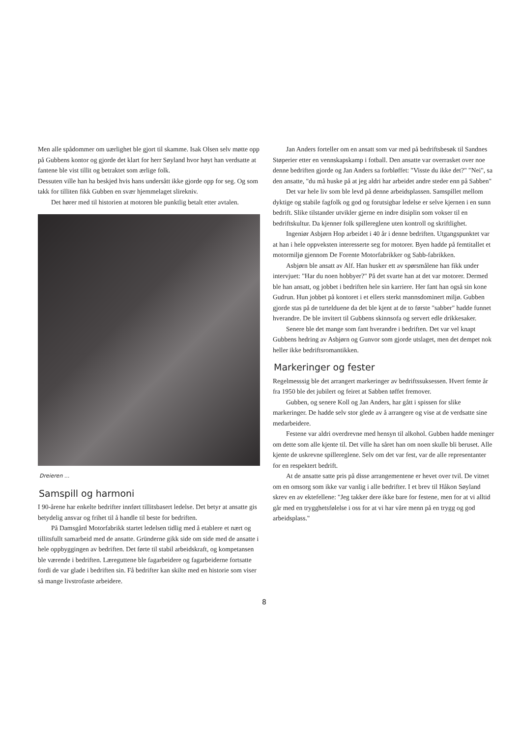Men alle spådommer om uærlighet ble gjort til skamme. Isak Olsen selv møtte opp på Gubbens kontor og gjorde det klart for herr Søyland hvor høyt han verdsatte at fantene ble vist tillit og betraktet som ærlige folk.
Dessuten ville han ha beskjed hvis hans undersått ikke gjorde opp for seg. Og som takk for tilliten fikk Gubben en svær hjemmelaget slirekniv.
Det hører med til historien at motoren ble punktlig betalt etter avtalen.
Dreieren ...
Samspill og harmoni
I 90-årene har enkelte bedrifter innført tillitsbasert ledelse. Det betyr at ansatte gis betydelig ansvar og frihet til å handle til beste for bedriften.
På Damsgård Motorfabrikk startet ledelsen tidlig med å etablere et nært og tillitsfullt samarbeid med de ansatte. Gründerne gikk side om side med de ansatte i hele oppbyggingen av bedriften. Det førte til stabil arbeidskraft, og kompetansen ble værende i bedriften. Læreguttene ble fagarbeidere og fagarbeiderne fortsatte fordi de var glade i bedriften sin. Få bedrifter kan skilte med en historie som viser så mange livstrofaste arbeidere.
Jan Anders forteller om en ansatt som var med på bedriftsbesøk til Sandnes Støperier etter en vennskapskamp i fotball. Den ansatte var overrasket over noe denne bedriften gjorde og Jan Anders sa forbløffet: "Visste du ikke det?" "Nei", sa den ansatte, "du må huske på at jeg aldri har arbeidet andre steder enn på Sabben"
Det var hele liv som ble levd på denne arbeidsplassen. Samspillet mellom dyktige og stabile fagfolk og god og forutsigbar ledelse er selve kjernen i en sunn bedrift. Slike tilstander utvikler gjerne en indre disiplin som vokser til en bedriftskultur. Da kjenner folk spillereglene uten kontroll og skriftlighet.
Ingeniør Asbjørn Hop arbeidet i 40 år i denne bedriften. Utgangspunktet var at han i hele oppveksten interesserte seg for motorer. Byen hadde på femtitallet et motormiljø gjennom De Forente Motorfabrikker og Sabb-fabrikken.
Asbjørn ble ansatt av Alf. Han husker ett av spørsmålene han fikk under intervjuet: "Har du noen hobbyer?" På det svarte han at det var motorer. Dermed ble han ansatt, og jobbet i bedriften hele sin karriere. Her fant han også sin kone Gudrun. Hun jobbet på kontoret i et ellers sterkt mannsdominert miljø. Gubben gjorde stas på de turtelduene da det ble kjent at de to første "sabber" hadde funnet hverandre. De ble invitert til Gubbens skinnsofa og servert edle drikkesaker.
Senere ble det mange som fant hverandre i bedriften. Det var vel knapt Gubbens hedring av Asbjørn og Gunvor som gjorde utslaget, men det dempet nok heller ikke bedriftsromantikken.
Markeringer og fester
Regelmesssig ble det arrangert markeringer av bedriftssuksessen. Hvert femte år fra 1950 ble det jubilert og feiret at Sabben tøffet fremover.
Gubben, og senere Koll og Jan Anders, har gått i spissen for slike markeringer. De hadde selv stor glede av å arrangere og vise at de verdsatte sine medarbeidere.
Festene var aldri overdrevne med hensyn til alkohol. Gubben hadde meninger om dette som alle kjente til. Det ville ha såret han om noen skulle bli beruset. Alle kjente de uskrevne spillereglene. Selv om det var fest, var de alle representanter for en respektert bedrift.
At de ansatte satte pris på disse arrangementene er hevet over tvil. De vitnet om en omsorg som ikke var vanlig i alle bedrifter. I et brev til Håkon Søyland skrev en av ektefellene: "Jeg takker dere ikke bare for festene, men for at vi alltid går med en trygghetsfølelse i oss for at vi har våre menn på en trygg og god arbeidsplass."
8